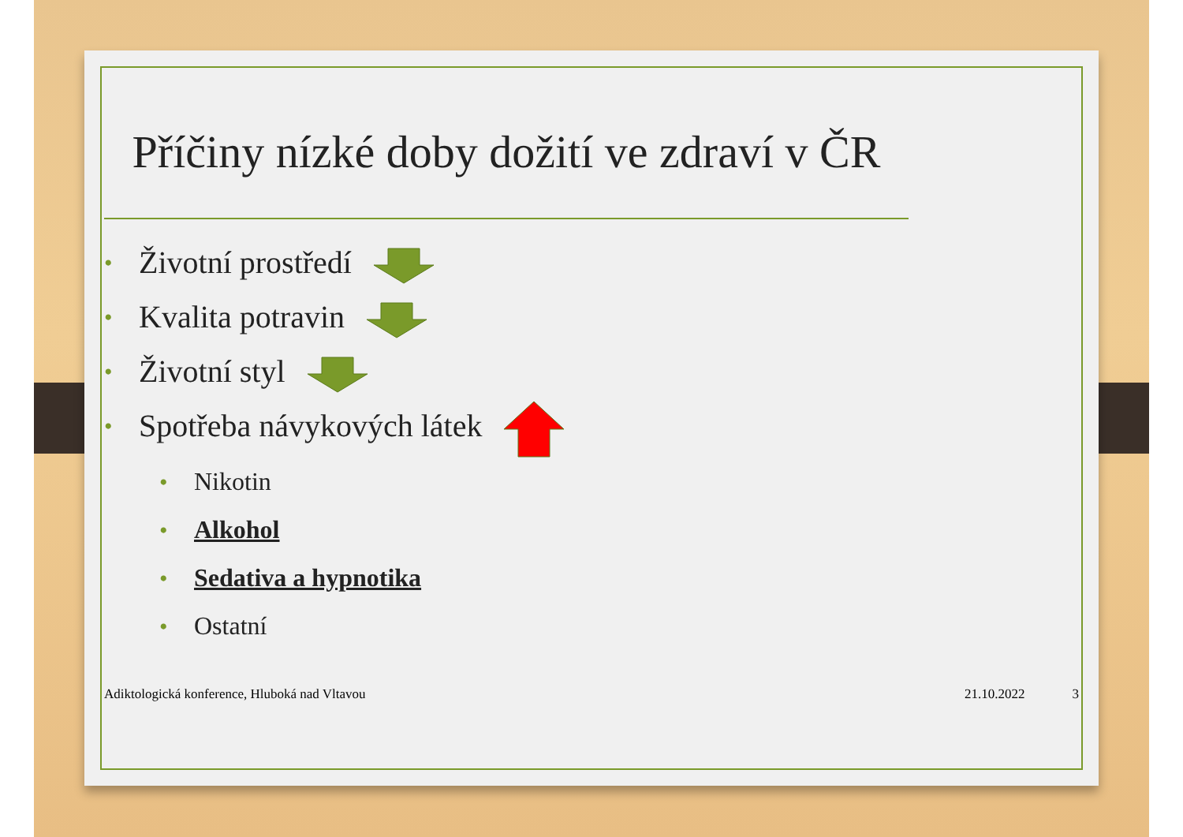Příčiny nízké doby dožití ve zdraví v ČR
• Životní prostředí
• Kvalita potravin
• Životní styl
• Spotřeba návykových látek
• Nikotin
• Alkohol
• Sedativa a hypnotika
• Ostatní
Adiktologická konference, Hluboká nad Vltavou 21.10.2022 3